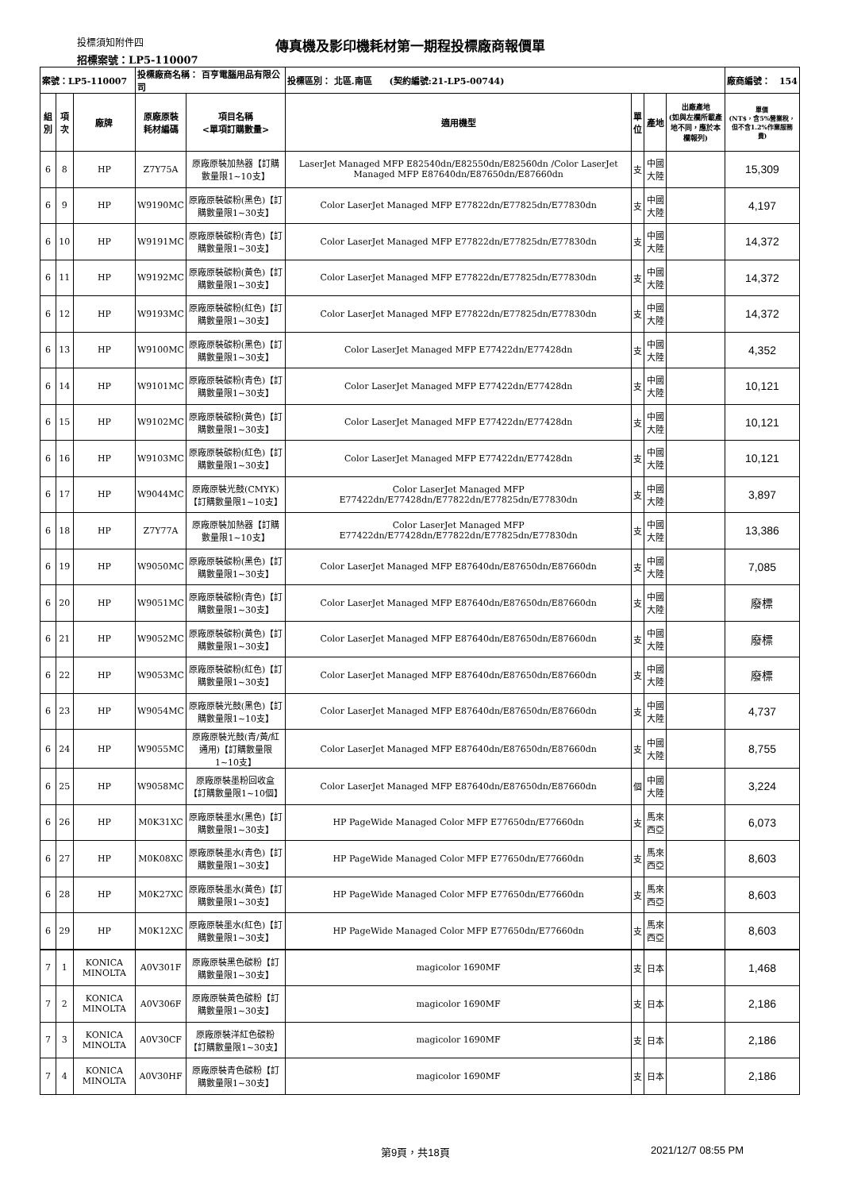投標須知附件四
傳真機及影印機耗材第一期程投標廠商報價單
招標案號：LP5-110007
| 案號：LP5-110007 | | | 投標廠商名稱： 百亨電腦用品有限公司 | | 投標區別： 北區.南區 (契約編號:21-LP5-00744) | | | | 廠商編號： 154 |
| 組別 | 項次 | 廠牌 | 原廠原裝 耗材編碼 | 項目名稱 <單項訂購數量> | 適用機型 | 單 位 | 產地 | 出廠產地 (如與左欄所載產地不同，應於本欄報列) | 單價 (NT$，含5%營業稅，但不含1.2%作業服務費) |
| 6 | 8 | HP | Z7Y75A | 原廠原裝加熱器【訂購數量限1~10支】 | LaserJet Managed MFP E82540dn/E82550dn/E82560dn /Color LaserJet Managed MFP E87640dn/E87650dn/E87660dn | 支 | 中國大陸 | | 15,309 |
| 6 | 9 | HP | W9190MC | 原廠原裝碳粉(黑色)【訂購數量限1~30支】 | Color LaserJet Managed MFP E77822dn/E77825dn/E77830dn | 支 | 中國大陸 | | 4,197 |
| 6 | 10 | HP | W9191MC | 原廠原裝碳粉(青色)【訂購數量限1~30支】 | Color LaserJet Managed MFP E77822dn/E77825dn/E77830dn | 支 | 中國大陸 | | 14,372 |
| 6 | 11 | HP | W9192MC | 原廠原裝碳粉(黃色)【訂購數量限1~30支】 | Color LaserJet Managed MFP E77822dn/E77825dn/E77830dn | 支 | 中國大陸 | | 14,372 |
| 6 | 12 | HP | W9193MC | 原廠原裝碳粉(紅色)【訂購數量限1~30支】 | Color LaserJet Managed MFP E77822dn/E77825dn/E77830dn | 支 | 中國大陸 | | 14,372 |
| 6 | 13 | HP | W9100MC | 原廠原裝碳粉(黑色)【訂購數量限1~30支】 | Color LaserJet Managed MFP E77422dn/E77428dn | 支 | 中國大陸 | | 4,352 |
| 6 | 14 | HP | W9101MC | 原廠原裝碳粉(青色)【訂購數量限1~30支】 | Color LaserJet Managed MFP E77422dn/E77428dn | 支 | 中國大陸 | | 10,121 |
| 6 | 15 | HP | W9102MC | 原廠原裝碳粉(黃色)【訂購數量限1~30支】 | Color LaserJet Managed MFP E77422dn/E77428dn | 支 | 中國大陸 | | 10,121 |
| 6 | 16 | HP | W9103MC | 原廠原裝碳粉(紅色)【訂購數量限1~30支】 | Color LaserJet Managed MFP E77422dn/E77428dn | 支 | 中國大陸 | | 10,121 |
| 6 | 17 | HP | W9044MC | 原廠原裝光鼓(CMYK)【訂購數量限1~10支】 | Color LaserJet Managed MFP E77422dn/E77428dn/E77822dn/E77825dn/E77830dn | 支 | 中國大陸 | | 3,897 |
| 6 | 18 | HP | Z7Y77A | 原廠原裝加熱器【訂購數量限1~10支】 | Color LaserJet Managed MFP E77422dn/E77428dn/E77822dn/E77825dn/E77830dn | 支 | 中國大陸 | | 13,386 |
| 6 | 19 | HP | W9050MC | 原廠原裝碳粉(黑色)【訂購數量限1~30支】 | Color LaserJet Managed MFP E87640dn/E87650dn/E87660dn | 支 | 中國大陸 | | 7,085 |
| 6 | 20 | HP | W9051MC | 原廠原裝碳粉(青色)【訂購數量限1~30支】 | Color LaserJet Managed MFP E87640dn/E87650dn/E87660dn | 支 | 中國大陸 | | 廢標 |
| 6 | 21 | HP | W9052MC | 原廠原裝碳粉(黃色)【訂購數量限1~30支】 | Color LaserJet Managed MFP E87640dn/E87650dn/E87660dn | 支 | 中國大陸 | | 廢標 |
| 6 | 22 | HP | W9053MC | 原廠原裝碳粉(紅色)【訂購數量限1~30支】 | Color LaserJet Managed MFP E87640dn/E87650dn/E87660dn | 支 | 中國大陸 | | 廢標 |
| 6 | 23 | HP | W9054MC | 原廠原裝光鼓(黑色)【訂購數量限1~10支】 | Color LaserJet Managed MFP E87640dn/E87650dn/E87660dn | 支 | 中國大陸 | | 4,737 |
| 6 | 24 | HP | W9055MC | 原廠原裝光鼓(青/黃/紅 通用)【訂購數量限1~10支】 | Color LaserJet Managed MFP E87640dn/E87650dn/E87660dn | 支 | 中國大陸 | | 8,755 |
| 6 | 25 | HP | W9058MC | 原廠原裝墨粉回收盒【訂購數量限1~10個】 | Color LaserJet Managed MFP E87640dn/E87650dn/E87660dn | 個 | 中國大陸 | | 3,224 |
| 6 | 26 | HP | M0K31XC | 原廠原裝墨水(黑色)【訂購數量限1~30支】 | HP PageWide Managed Color MFP E77650dn/E77660dn | 支 | 馬來西亞 | | 6,073 |
| 6 | 27 | HP | M0K08XC | 原廠原裝墨水(青色)【訂購數量限1~30支】 | HP PageWide Managed Color MFP E77650dn/E77660dn | 支 | 馬來西亞 | | 8,603 |
| 6 | 28 | HP | M0K27XC | 原廠原裝墨水(黃色)【訂購數量限1~30支】 | HP PageWide Managed Color MFP E77650dn/E77660dn | 支 | 馬來西亞 | | 8,603 |
| 6 | 29 | HP | M0K12XC | 原廠原裝墨水(紅色)【訂購數量限1~30支】 | HP PageWide Managed Color MFP E77650dn/E77660dn | 支 | 馬來西亞 | | 8,603 |
| 7 | 1 | KONICA MINOLTA | A0V301F | 原廠原裝黑色碳粉【訂購數量限1~30支】 | magicolor 1690MF | 支 | 日本 | | 1,468 |
| 7 | 2 | KONICA MINOLTA | A0V306F | 原廠原裝黃色碳粉【訂購數量限1~30支】 | magicolor 1690MF | 支 | 日本 | | 2,186 |
| 7 | 3 | KONICA MINOLTA | A0V30CF | 原廠原裝洋紅色碳粉【訂購數量限1~30支】 | magicolor 1690MF | 支 | 日本 | | 2,186 |
| 7 | 4 | KONICA MINOLTA | A0V30HF | 原廠原裝青色碳粉【訂購數量限1~30支】 | magicolor 1690MF | 支 | 日本 | | 2,186 |
第9頁，共18頁 2021/12/7 08:55 PM